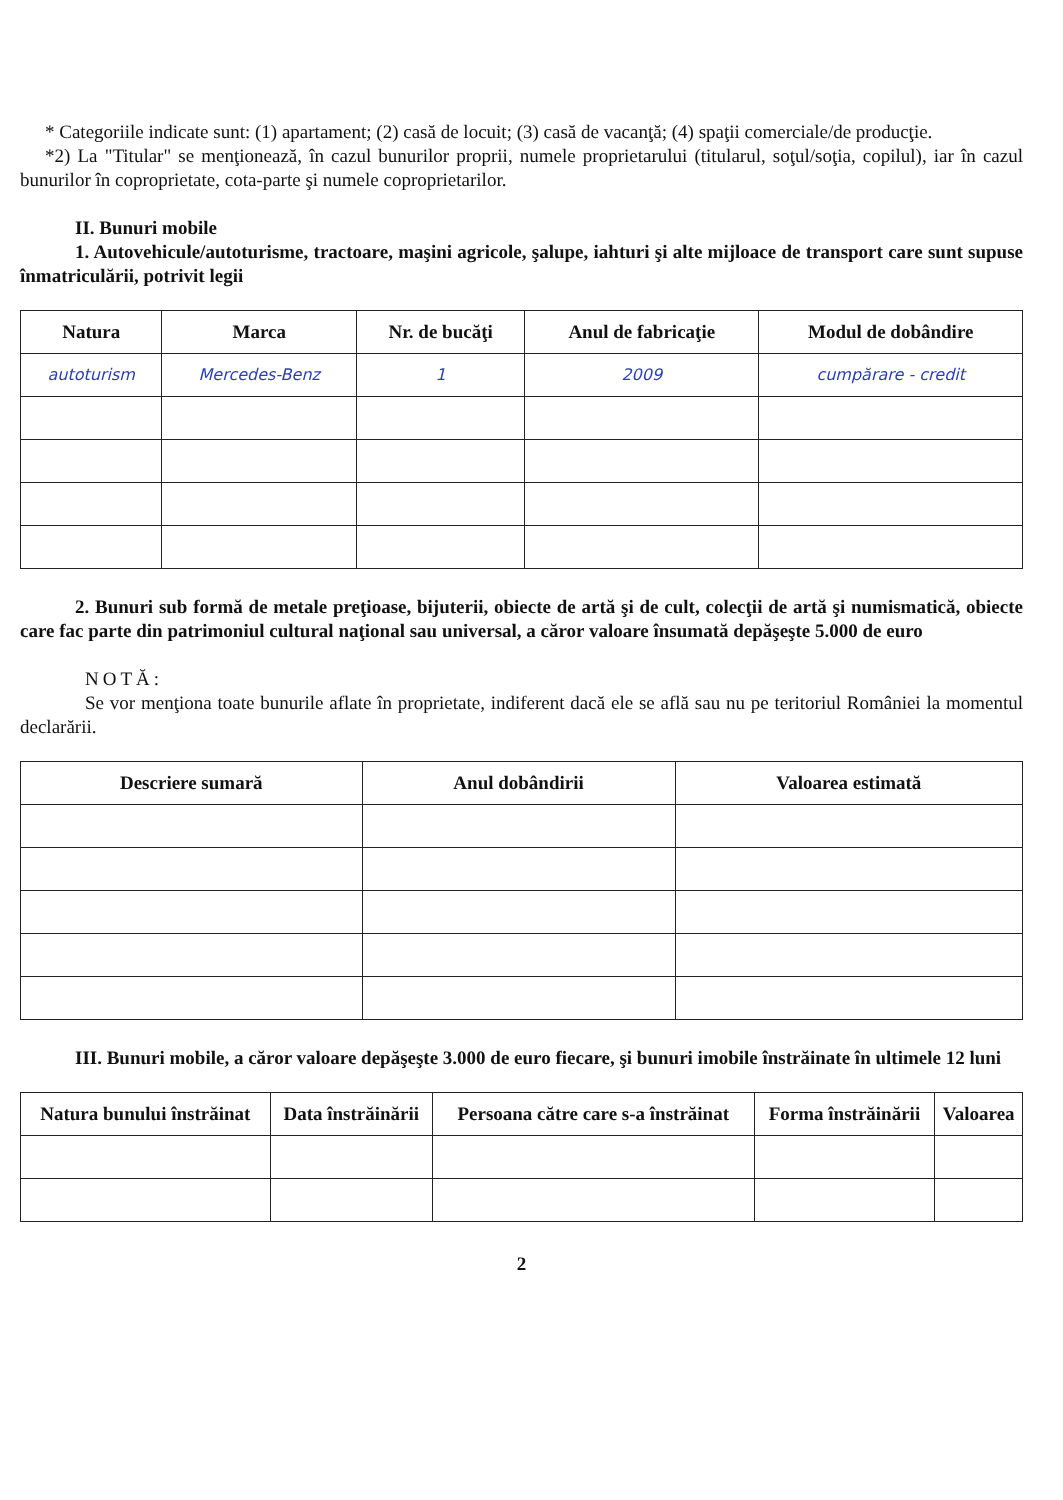* Categoriile indicate sunt: (1) apartament; (2) casă de locuit; (3) casă de vacanţă; (4) spaţii comerciale/de producţie.
*2) La "Titular" se menţionează, în cazul bunurilor proprii, numele proprietarului (titularul, soţul/soţia, copilul), iar în cazul bunurilor în coproprietate, cota-parte şi numele coproprietarilor.
II. Bunuri mobile
1. Autovehicule/autoturisme, tractoare, maşini agricole, şalupe, iahturi şi alte mijloace de transport care sunt supuse înmatriculării, potrivit legii
| Natura | Marca | Nr. de bucăţi | Anul de fabricaţie | Modul de dobândire |
| --- | --- | --- | --- | --- |
| autoturism | Mercedes-Benz | 1 | 2009 | cumpărare - credit |
2. Bunuri sub formă de metale preţioase, bijuterii, obiecte de artă şi de cult, colecţii de artă şi numismatică, obiecte care fac parte din patrimoniul cultural naţional sau universal, a căror valoare însumată depăşeşte 5.000 de euro
NOTĂ:
Se vor menţiona toate bunurile aflate în proprietate, indiferent dacă ele se află sau nu pe teritoriul României la momentul declarării.
| Descriere sumară | Anul dobândirii | Valoarea estimată |
| --- | --- | --- |
III. Bunuri mobile, a căror valoare depăşeşte 3.000 de euro fiecare, şi bunuri imobile înstrăinate în ultimele 12 luni
| Natura bunului înstrăinat | Data înstrăinării | Persoana către care s-a înstrăinat | Forma înstrăinării | Valoarea |
| --- | --- | --- | --- | --- |
2